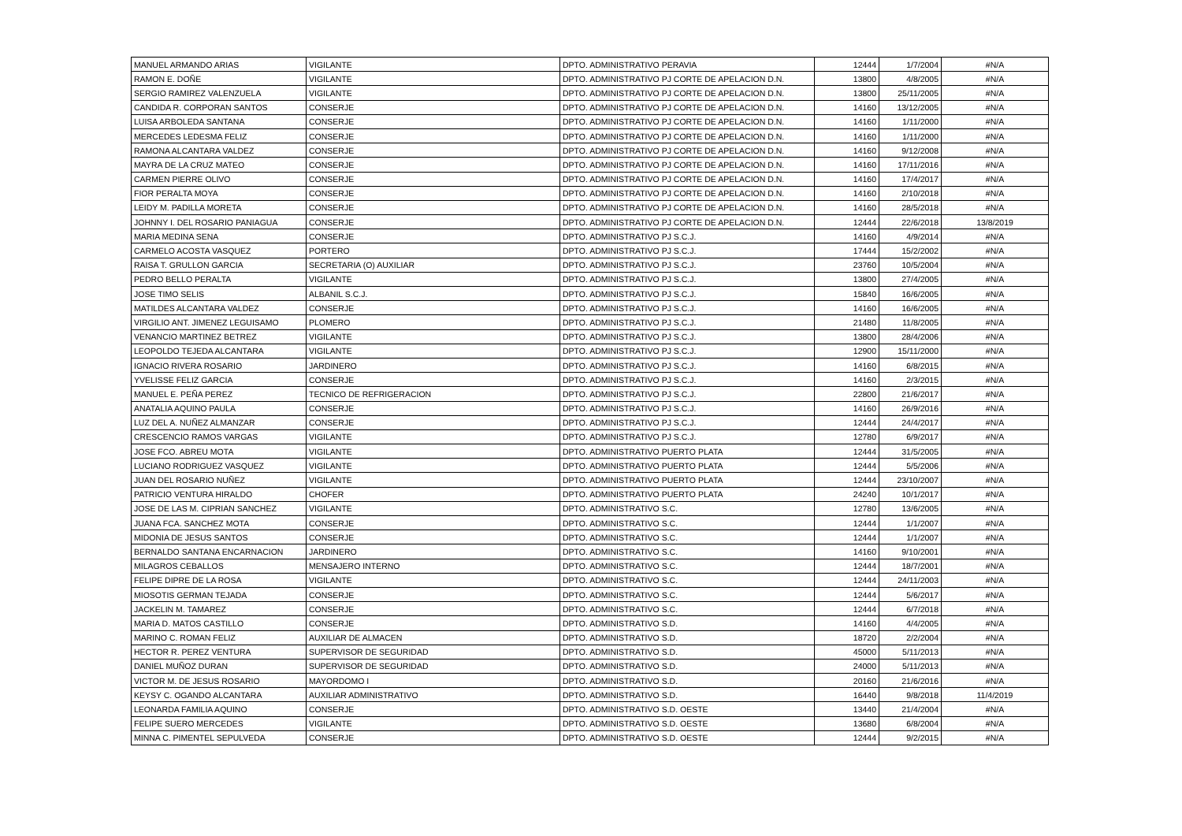| MANUEL ARMANDO ARIAS | VIGILANTE | DPTO. ADMINISTRATIVO PERAVIA | 12444 | 1/7/2004 | #N/A |
| RAMON E. DOÑE | VIGILANTE | DPTO. ADMINISTRATIVO PJ CORTE DE APELACION D.N. | 13800 | 4/8/2005 | #N/A |
| SERGIO RAMIREZ VALENZUELA | VIGILANTE | DPTO. ADMINISTRATIVO PJ CORTE DE APELACION D.N. | 13800 | 25/11/2005 | #N/A |
| CANDIDA R. CORPORAN SANTOS | CONSERJE | DPTO. ADMINISTRATIVO PJ CORTE DE APELACION D.N. | 14160 | 13/12/2005 | #N/A |
| LUISA ARBOLEDA SANTANA | CONSERJE | DPTO. ADMINISTRATIVO PJ CORTE DE APELACION D.N. | 14160 | 1/11/2000 | #N/A |
| MERCEDES LEDESMA FELIZ | CONSERJE | DPTO. ADMINISTRATIVO PJ CORTE DE APELACION D.N. | 14160 | 1/11/2000 | #N/A |
| RAMONA ALCANTARA VALDEZ | CONSERJE | DPTO. ADMINISTRATIVO PJ CORTE DE APELACION D.N. | 14160 | 9/12/2008 | #N/A |
| MAYRA DE LA CRUZ MATEO | CONSERJE | DPTO. ADMINISTRATIVO PJ CORTE DE APELACION D.N. | 14160 | 17/11/2016 | #N/A |
| CARMEN PIERRE OLIVO | CONSERJE | DPTO. ADMINISTRATIVO PJ CORTE DE APELACION D.N. | 14160 | 17/4/2017 | #N/A |
| FIOR PERALTA MOYA | CONSERJE | DPTO. ADMINISTRATIVO PJ CORTE DE APELACION D.N. | 14160 | 2/10/2018 | #N/A |
| LEIDY M. PADILLA MORETA | CONSERJE | DPTO. ADMINISTRATIVO PJ CORTE DE APELACION D.N. | 14160 | 28/5/2018 | #N/A |
| JOHNNY I. DEL ROSARIO PANIAGUA | CONSERJE | DPTO. ADMINISTRATIVO PJ CORTE DE APELACION D.N. | 12444 | 22/6/2018 | 13/8/2019 |
| MARIA MEDINA SENA | CONSERJE | DPTO. ADMINISTRATIVO PJ S.C.J. | 14160 | 4/9/2014 | #N/A |
| CARMELO ACOSTA VASQUEZ | PORTERO | DPTO. ADMINISTRATIVO PJ S.C.J. | 17444 | 15/2/2002 | #N/A |
| RAISA T. GRULLON GARCIA | SECRETARIA (O) AUXILIAR | DPTO. ADMINISTRATIVO PJ S.C.J. | 23760 | 10/5/2004 | #N/A |
| PEDRO BELLO PERALTA | VIGILANTE | DPTO. ADMINISTRATIVO PJ S.C.J. | 13800 | 27/4/2005 | #N/A |
| JOSE TIMO SELIS | ALBANIL S.C.J. | DPTO. ADMINISTRATIVO PJ S.C.J. | 15840 | 16/6/2005 | #N/A |
| MATILDES ALCANTARA VALDEZ | CONSERJE | DPTO. ADMINISTRATIVO PJ S.C.J. | 14160 | 16/6/2005 | #N/A |
| VIRGILIO ANT. JIMENEZ LEGUISAMO | PLOMERO | DPTO. ADMINISTRATIVO PJ S.C.J. | 21480 | 11/8/2005 | #N/A |
| VENANCIO MARTINEZ BETREZ | VIGILANTE | DPTO. ADMINISTRATIVO PJ S.C.J. | 13800 | 28/4/2006 | #N/A |
| LEOPOLDO TEJEDA ALCANTARA | VIGILANTE | DPTO. ADMINISTRATIVO PJ S.C.J. | 12900 | 15/11/2000 | #N/A |
| IGNACIO RIVERA ROSARIO | JARDINERO | DPTO. ADMINISTRATIVO PJ S.C.J. | 14160 | 6/8/2015 | #N/A |
| YVELISSE FELIZ GARCIA | CONSERJE | DPTO. ADMINISTRATIVO PJ S.C.J. | 14160 | 2/3/2015 | #N/A |
| MANUEL E. PEÑA PEREZ | TECNICO DE REFRIGERACION | DPTO. ADMINISTRATIVO PJ S.C.J. | 22800 | 21/6/2017 | #N/A |
| ANATALIA AQUINO PAULA | CONSERJE | DPTO. ADMINISTRATIVO PJ S.C.J. | 14160 | 26/9/2016 | #N/A |
| LUZ DEL A. NUÑEZ ALMANZAR | CONSERJE | DPTO. ADMINISTRATIVO PJ S.C.J. | 12444 | 24/4/2017 | #N/A |
| CRESCENCIO RAMOS VARGAS | VIGILANTE | DPTO. ADMINISTRATIVO PJ S.C.J. | 12780 | 6/9/2017 | #N/A |
| JOSE FCO. ABREU MOTA | VIGILANTE | DPTO. ADMINISTRATIVO PUERTO PLATA | 12444 | 31/5/2005 | #N/A |
| LUCIANO RODRIGUEZ VASQUEZ | VIGILANTE | DPTO. ADMINISTRATIVO PUERTO PLATA | 12444 | 5/5/2006 | #N/A |
| JUAN DEL ROSARIO NUÑEZ | VIGILANTE | DPTO. ADMINISTRATIVO PUERTO PLATA | 12444 | 23/10/2007 | #N/A |
| PATRICIO VENTURA HIRALDO | CHOFER | DPTO. ADMINISTRATIVO PUERTO PLATA | 24240 | 10/1/2017 | #N/A |
| JOSE DE LAS M. CIPRIAN SANCHEZ | VIGILANTE | DPTO. ADMINISTRATIVO S.C. | 12780 | 13/6/2005 | #N/A |
| JUANA FCA. SANCHEZ MOTA | CONSERJE | DPTO. ADMINISTRATIVO S.C. | 12444 | 1/1/2007 | #N/A |
| MIDONIA DE JESUS SANTOS | CONSERJE | DPTO. ADMINISTRATIVO S.C. | 12444 | 1/1/2007 | #N/A |
| BERNALDO SANTANA ENCARNACION | JARDINERO | DPTO. ADMINISTRATIVO S.C. | 14160 | 9/10/2001 | #N/A |
| MILAGROS CEBALLOS | MENSAJERO INTERNO | DPTO. ADMINISTRATIVO S.C. | 12444 | 18/7/2001 | #N/A |
| FELIPE DIPRE DE LA ROSA | VIGILANTE | DPTO. ADMINISTRATIVO S.C. | 12444 | 24/11/2003 | #N/A |
| MIOSOTIS GERMAN TEJADA | CONSERJE | DPTO. ADMINISTRATIVO S.C. | 12444 | 5/6/2017 | #N/A |
| JACKELIN M. TAMAREZ | CONSERJE | DPTO. ADMINISTRATIVO S.C. | 12444 | 6/7/2018 | #N/A |
| MARIA D. MATOS CASTILLO | CONSERJE | DPTO. ADMINISTRATIVO S.D. | 14160 | 4/4/2005 | #N/A |
| MARINO C. ROMAN FELIZ | AUXILIAR DE ALMACEN | DPTO. ADMINISTRATIVO S.D. | 18720 | 2/2/2004 | #N/A |
| HECTOR R. PEREZ VENTURA | SUPERVISOR DE SEGURIDAD | DPTO. ADMINISTRATIVO S.D. | 45000 | 5/11/2013 | #N/A |
| DANIEL MUÑOZ DURAN | SUPERVISOR DE SEGURIDAD | DPTO. ADMINISTRATIVO S.D. | 24000 | 5/11/2013 | #N/A |
| VICTOR M. DE JESUS ROSARIO | MAYORDOMO I | DPTO. ADMINISTRATIVO S.D. | 20160 | 21/6/2016 | #N/A |
| KEYSY C. OGANDO ALCANTARA | AUXILIAR ADMINISTRATIVO | DPTO. ADMINISTRATIVO S.D. | 16440 | 9/8/2018 | 11/4/2019 |
| LEONARDA FAMILIA AQUINO | CONSERJE | DPTO. ADMINISTRATIVO S.D. OESTE | 13440 | 21/4/2004 | #N/A |
| FELIPE SUERO MERCEDES | VIGILANTE | DPTO. ADMINISTRATIVO S.D. OESTE | 13680 | 6/8/2004 | #N/A |
| MINNA C. PIMENTEL SEPULVEDA | CONSERJE | DPTO. ADMINISTRATIVO S.D. OESTE | 12444 | 9/2/2015 | #N/A |